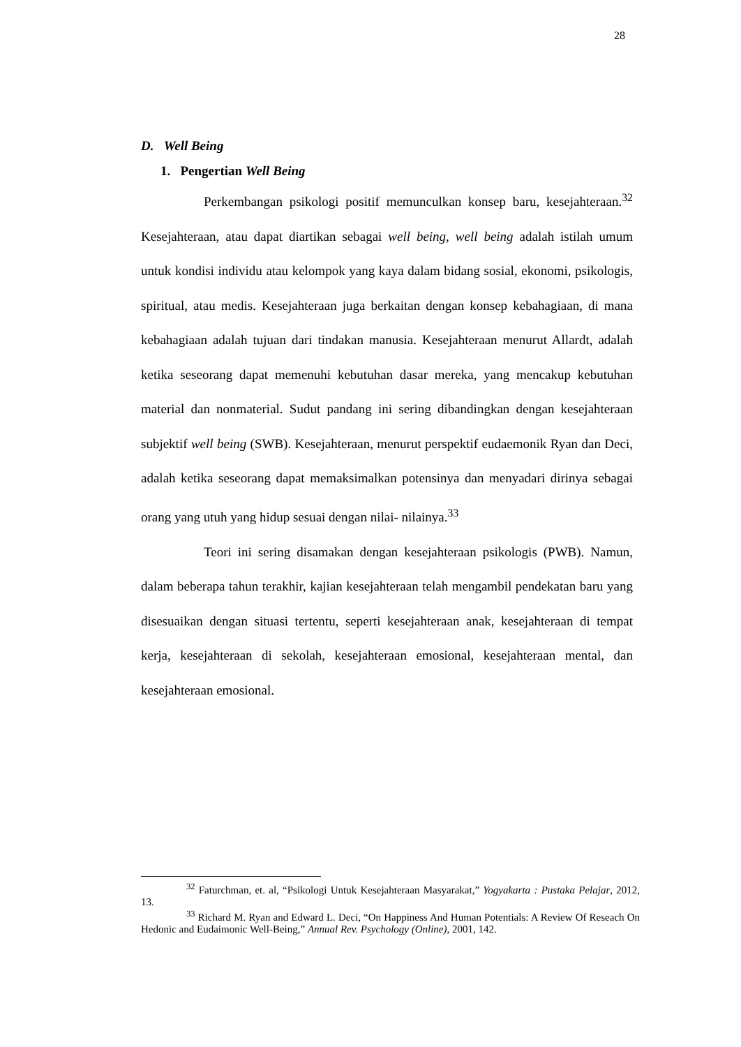28
D. Well Being
1. Pengertian Well Being
Perkembangan psikologi positif memunculkan konsep baru, kesejahteraan.<sup>32</sup> Kesejahteraan, atau dapat diartikan sebagai well being, well being adalah istilah umum untuk kondisi individu atau kelompok yang kaya dalam bidang sosial, ekonomi, psikologis, spiritual, atau medis. Kesejahteraan juga berkaitan dengan konsep kebahagiaan, di mana kebahagiaan adalah tujuan dari tindakan manusia. Kesejahteraan menurut Allardt, adalah ketika seseorang dapat memenuhi kebutuhan dasar mereka, yang mencakup kebutuhan material dan nonmaterial. Sudut pandang ini sering dibandingkan dengan kesejahteraan subjektif well being (SWB). Kesejahteraan, menurut perspektif eudaemonik Ryan dan Deci, adalah ketika seseorang dapat memaksimalkan potensinya dan menyadari dirinya sebagai orang yang utuh yang hidup sesuai dengan nilai- nilainya.<sup>33</sup>
Teori ini sering disamakan dengan kesejahteraan psikologis (PWB). Namun, dalam beberapa tahun terakhir, kajian kesejahteraan telah mengambil pendekatan baru yang disesuaikan dengan situasi tertentu, seperti kesejahteraan anak, kesejahteraan di tempat kerja, kesejahteraan di sekolah, kesejahteraan emosional, kesejahteraan mental, dan kesejahteraan emosional.
<sup>32</sup> Faturchman, et. al, “Psikologi Untuk Kesejahteraan Masyarakat,” Yogyakarta : Pustaka Pelajar, 2012, 13.
<sup>33</sup> Richard M. Ryan and Edward L. Deci, “On Happiness And Human Potentials: A Review Of Reseach On Hedonic and Eudaimonic Well-Being,” Annual Rev. Psychology (Online), 2001, 142.